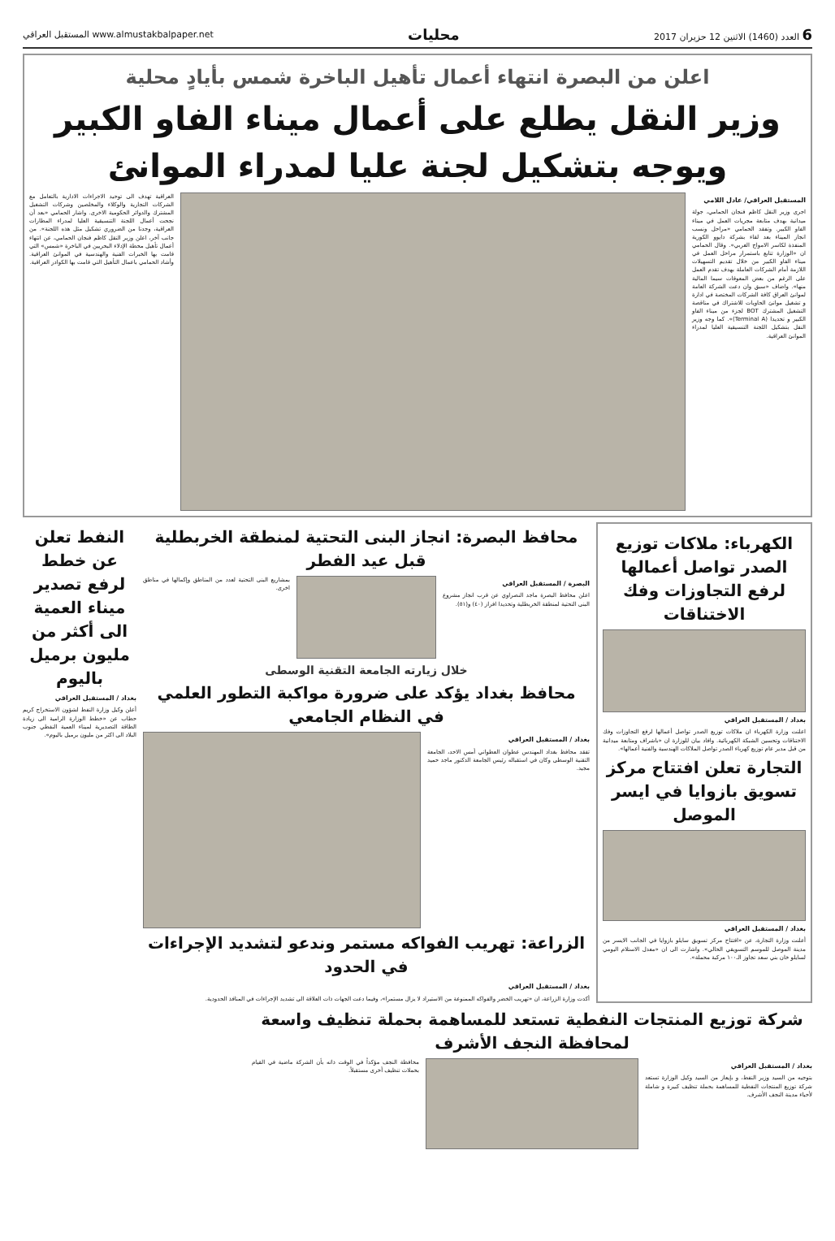6 العدد (1460) الاثنين 12 حزيران 2017
محليات
www.almustakbalpaper.net المستقبل العراقي
اعلن من البصرة انتهاء أعمال تأهيل الباخرة شمس بأيادٍ محلية
وزير النقل يطلع على أعمال ميناء الفاو الكبير ويوجه بتشكيل لجنة عليا لمدراء الموانئ
المستقبل العراقي/ عادل اللامي
اجرى وزير النقل كاظم فنجان الحمامي، جولة ميدانية بهدف متابعة مجريات العمل في ميناء الفاو الكبير. وتفقد الحمامي «مراحل ونسب انجاز الميناء بعد لقاء بشركة دايوو الكورية المنفذة لكاسر الامواج الغربي». وقال الحمامي ان «الوزارة تتابع باستمرار مراحل العمل في ميناء الفاو الكبير من خلال تقديم التسهيلات اللازمة أمام الشركات العاملة بهدف تقدم العمل على الرغم من بعض المعوقات سيما المالية منها». واضاف «سبق وان دعت الشركة العامة لموانئ العراق كافة الشركات المختصة في ادارة و تشغيل موانئ الحاويات للاشتراك في مناقصة التشغيل المشترك BOT لجزء من ميناء الفاو الكبير و تحديدا (Terminal A)». كما وجه وزير النقل بتشكيل اللجنة التنسيقية العليا لمدراء الموانئ العراقية.
العراقية تهدف الى توحيد الاجراءات الادارية بالتعامل مع الشركات التجارية والوكلاء والمخلصين وشركات التشغيل المشترك والدوائر الحكومية الاخرى. واشار الحمامي «بعد أن نجحت أعمال اللجنة التنسيقية العليا لمدراء المطارات العراقية، وجدنا من الضروري تشكيل مثل هذه اللجنة». من جانب آخر، اعلن وزير النقل كاظم فنجان الحمامي، عن انتهاء أعمال تأهيل محطة الإدلاء البحريين في الباخرة «شمس» التي قامت بها الخبرات الفنية والهندسية في الموانئ العراقية. وأشاد الحمامي باعمال التأهيل التي قامت بها الكوادر العراقية.
الكهرباء: ملاكات توزيع الصدر تواصل أعمالها لرفع التجاوزات وفك الاختناقات
بغداد / المستقبل العراقي
اعلنت وزارة الكهرباء ان ملاكات توزيع الصدر تواصل أعمالها لرفع التجاوزات وفك الاختناقات وتحسين الشبكة الكهربائية. وافاد بيان للوزارة ان «باشراف ومتابعة ميدانية من قبل مدير عام توزيع كهرباء الصدر تواصل الملاكات الهندسية والفنية أعمالها».
التجارة تعلن افتتاح مركز تسويق بازوايا في ايسر الموصل
بغداد / المستقبل العراقي
أعلنت وزارة التجارة، عن «افتتاح مركز تسويق سايلو بازوايا في الجانب الايسر من مدينة الموصل للموسم التسويقي الحالي». واشارت الى ان «معدل الاستلام اليومي لسايلو خان بني سعد تجاوز الـ١٠٠ مركبة محملة».
محافظ البصرة: انجاز البنى التحتية لمنطقة الخربطلية قبل عيد الفطر
البصرة / المستقبل العراقي
اعلن محافظ البصرة ماجد النصراوي عن قرب انجاز مشروع البنى التحتية لمنطقة الخربطلية وتحديدا افراز (٤٠) و(٥١).
بمشاريع البنى التحتية لعدد من المناطق وإكمالها في مناطق اخرى.
خلال زيارته الجامعة التقنية الوسطى
محافظ بغداد يؤكد على ضرورة مواكبة التطور العلمي في النظام الجامعي
بغداد / المستقبل العراقي
تفقد محافظ بغداد المهندس عطوان العطواني أمس الاحد، الجامعة التقنية الوسطى وكان في استقباله رئيس الجامعة الدكتور ماجد حميد مجيد.
الزراعة: تهريب الفواكه مستمر وندعو لتشديد الإجراءات في الحدود
بغداد / المستقبل العراقي
أكدت وزارة الزراعة، ان «تهريب الخضر والفواكه الممنوعة من الاستيراد لا يزال مستمرا»، وفيما دعت الجهات ذات العلاقة الى تشديد الإجراءات في المنافذ الحدودية.
النفط تعلن عن خطط لرفع تصدير ميناء العمية الى أكثر من مليون برميل باليوم
بغداد / المستقبل العراقي
أعلن وكيل وزارة النفط لشؤون الاستخراج كريم حطاب عن «خطط الوزارة الرامية الى زيادة الطاقة التصديرية لميناء العمية النفطي جنوب البلاد الى اكثر من مليون برميل باليوم».
شركة توزيع المنتجات النفطية تستعد للمساهمة بحملة تنظيف واسعة لمحافظة النجف الأشرف
بغداد / المستقبل العراقي
بتوجيه من السيد وزير النفط، و بإيعاز من السيد وكيل الوزارة تستعد شركة توزيع المنتجات النفطية للمساهمة بحملة تنظيف كبيرة و شاملة لأحياء مدينة النجف الأشرف.
محافظة النجف مؤكداً في الوقت ذاته بأن الشركة ماضية في القيام بحملات تنظيف أخرى مستقبلاً.